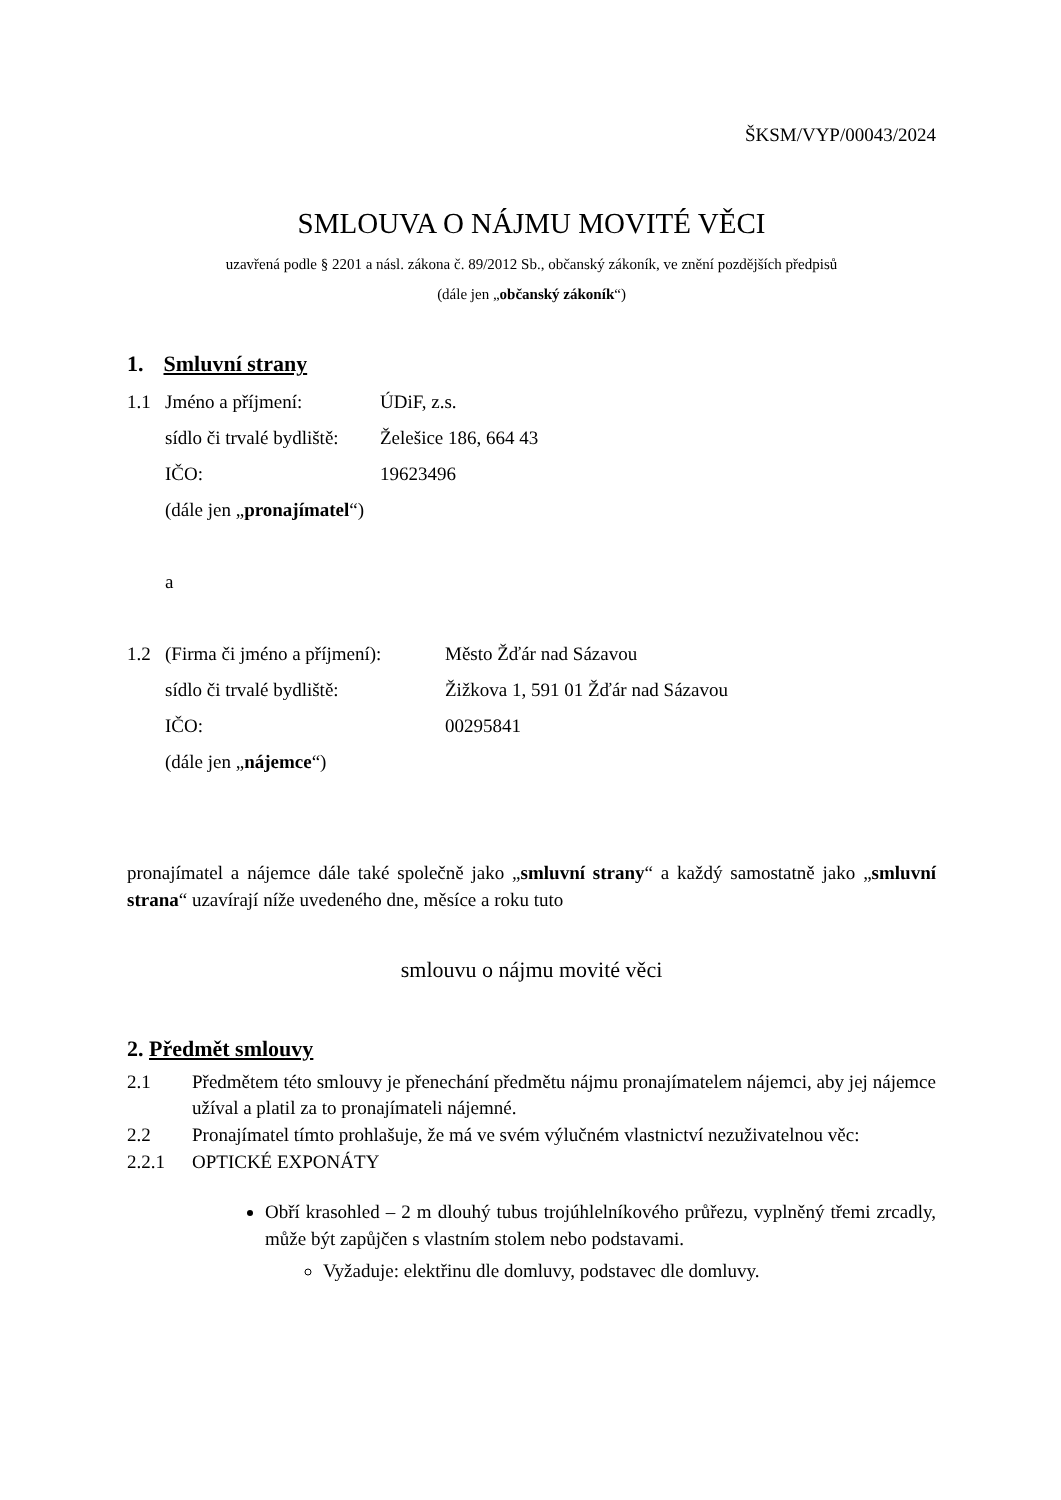ŠKSM/VYP/00043/2024
SMLOUVA O NÁJMU MOVITÉ VĚCI
uzavřená podle § 2201 a násl. zákona č. 89/2012 Sb., občanský zákoník, ve znění pozdějších předpisů
(dále jen „občanský zákoník“)
1. Smluvní strany
1.1 Jméno a příjmení: ÚDiF, z.s.
sídlo či trvalé bydliště: Želešice 186, 664 43
IČO: 19623496
(dále jen „pronajímatel“)
a
1.2 (Firma či jméno a příjmení): Město Žďár nad Sázavou
sídlo či trvalé bydliště: Žižkova 1, 591 01 Žďár nad Sázavou
IČO: 00295841
(dále jen „nájemce“)
pronajímatel a nájemce dále také společně jako „smluvní strany“ a každý samostatně jako „smluvní strana“ uzavírají níže uvedeného dne, měsíce a roku tuto
smlouvu o nájmu movité věci
2. Předmět smlouvy
2.1 Předmětem této smlouvy je přenechání předmětu nájmu pronajímatelem nájemci, aby jej nájemce užíval a platil za to pronajímateli nájemné.
2.2 Pronajímatel tímto prohlašuje, že má ve svém výlučném vlastnictví nezuživatelnou věc:
2.2.1 OPTICKÉ EXPONÁTY
Obří krasohled – 2 m dlouhý tubus trojúhlelníkového průřezu, vyplněný třemi zrcadly, může být zapůjčen s vlastním stolem nebo podstavami.
Vyžaduje: elektřinu dle domluvy, podstavec dle domluvy.